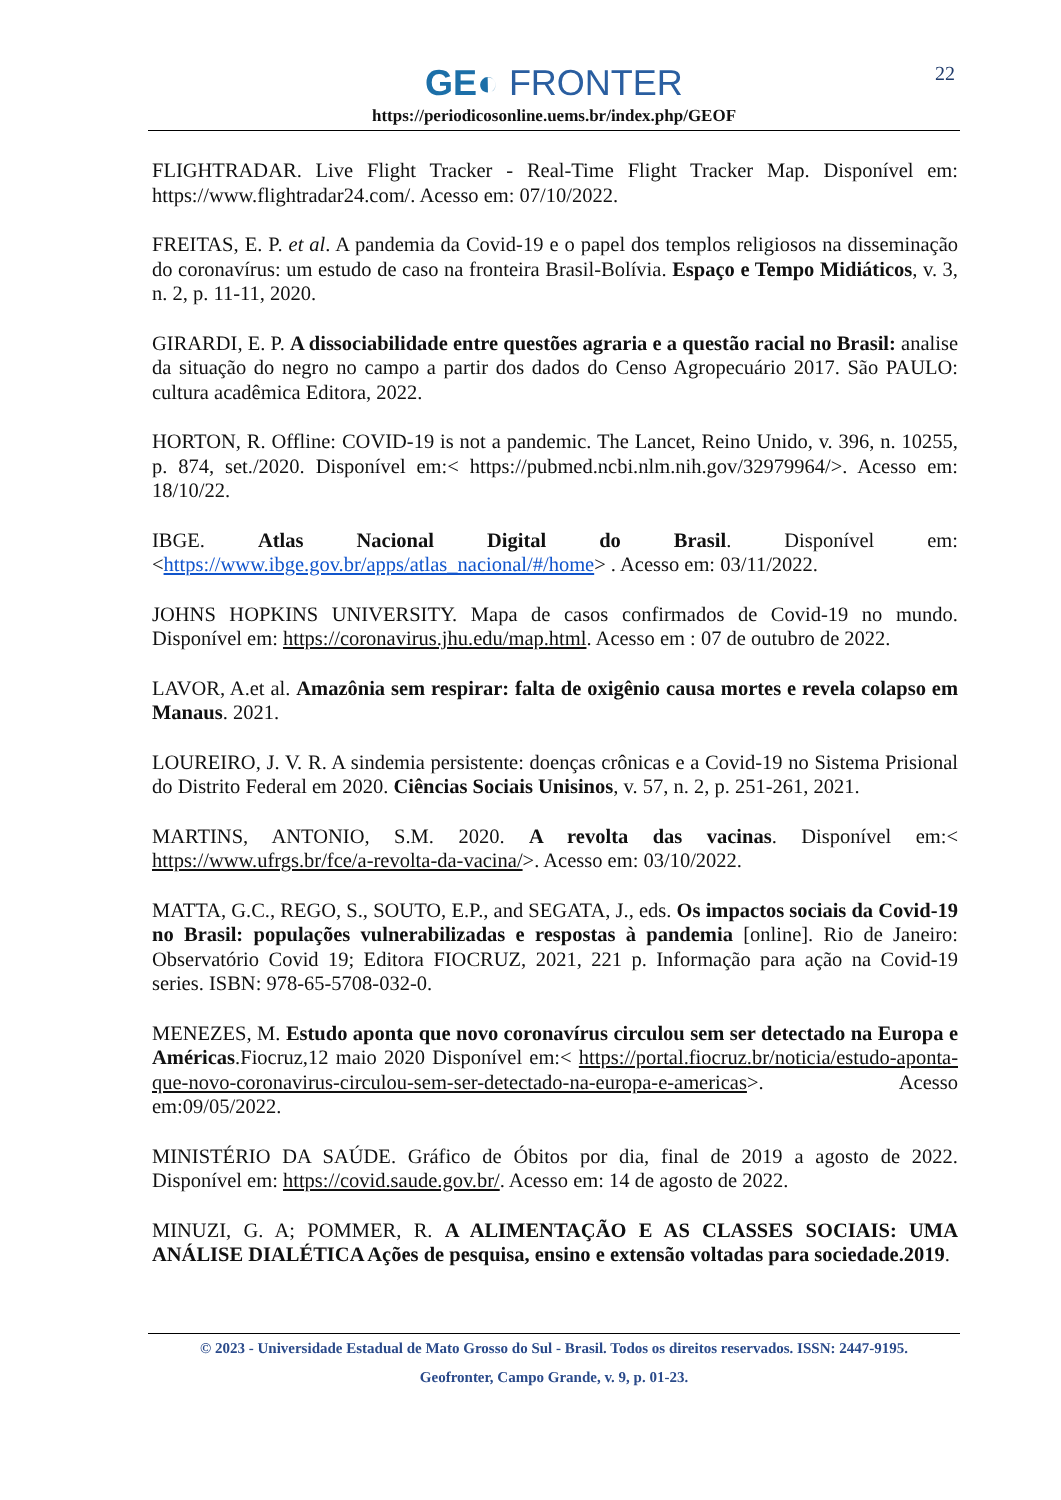22
GE◐ FRONTER
https://periodicosonline.uems.br/index.php/GEOF
FLIGHTRADAR. Live Flight Tracker - Real-Time Flight Tracker Map. Disponível em: https://www.flightradar24.com/. Acesso em: 07/10/2022.
FREITAS, E. P. et al. A pandemia da Covid-19 e o papel dos templos religiosos na disseminação do coronavírus: um estudo de caso na fronteira Brasil-Bolívia. Espaço e Tempo Midiáticos, v. 3, n. 2, p. 11-11, 2020.
GIRARDI, E. P. A dissociabilidade entre questões agraria e a questão racial no Brasil: analise da situação do negro no campo a partir dos dados do Censo Agropecuário 2017. São PAULO: cultura acadêmica Editora, 2022.
HORTON, R. Offline: COVID-19 is not a pandemic. The Lancet, Reino Unido, v. 396, n. 10255, p. 874, set./2020. Disponível em:< https://pubmed.ncbi.nlm.nih.gov/32979964/>. Acesso em: 18/10/22.
IBGE. Atlas Nacional Digital do Brasil. Disponível em: <https://www.ibge.gov.br/apps/atlas_nacional/#/home> . Acesso em: 03/11/2022.
JOHNS HOPKINS UNIVERSITY. Mapa de casos confirmados de Covid-19 no mundo. Disponível em: https://coronavirus.jhu.edu/map.html. Acesso em : 07 de outubro de 2022.
LAVOR, A.et al. Amazônia sem respirar: falta de oxigênio causa mortes e revela colapso em Manaus. 2021.
LOUREIRO, J. V. R. A sindemia persistente: doenças crônicas e a Covid-19 no Sistema Prisional do Distrito Federal em 2020. Ciências Sociais Unisinos, v. 57, n. 2, p. 251-261, 2021.
MARTINS, ANTONIO, S.M. 2020. A revolta das vacinas. Disponível em:< https://www.ufrgs.br/fce/a-revolta-da-vacina/>. Acesso em: 03/10/2022.
MATTA, G.C., REGO, S., SOUTO, E.P., and SEGATA, J., eds. Os impactos sociais da Covid-19 no Brasil: populações vulnerabilizadas e respostas à pandemia [online]. Rio de Janeiro: Observatório Covid 19; Editora FIOCRUZ, 2021, 221 p. Informação para ação na Covid-19 series. ISBN: 978-65-5708-032-0.
MENEZES, M. Estudo aponta que novo coronavírus circulou sem ser detectado na Europa e Américas.Fiocruz,12 maio 2020 Disponível em:< https://portal.fiocruz.br/noticia/estudo-aponta-que-novo-coronavirus-circulou-sem-ser-detectado-na-europa-e-americas>. Acesso em:09/05/2022.
MINISTÉRIO DA SAÚDE. Gráfico de Óbitos por dia, final de 2019 a agosto de 2022. Disponível em: https://covid.saude.gov.br/. Acesso em: 14 de agosto de 2022.
MINUZI, G. A; POMMER, R. A ALIMENTAÇÃO E AS CLASSES SOCIAIS: UMA ANÁLISE DIALÉTICA Ações de pesquisa, ensino e extensão voltadas para sociedade.2019.
© 2023 - Universidade Estadual de Mato Grosso do Sul - Brasil. Todos os direitos reservados. ISSN: 2447-9195.
Geofronter, Campo Grande, v. 9, p. 01-23.